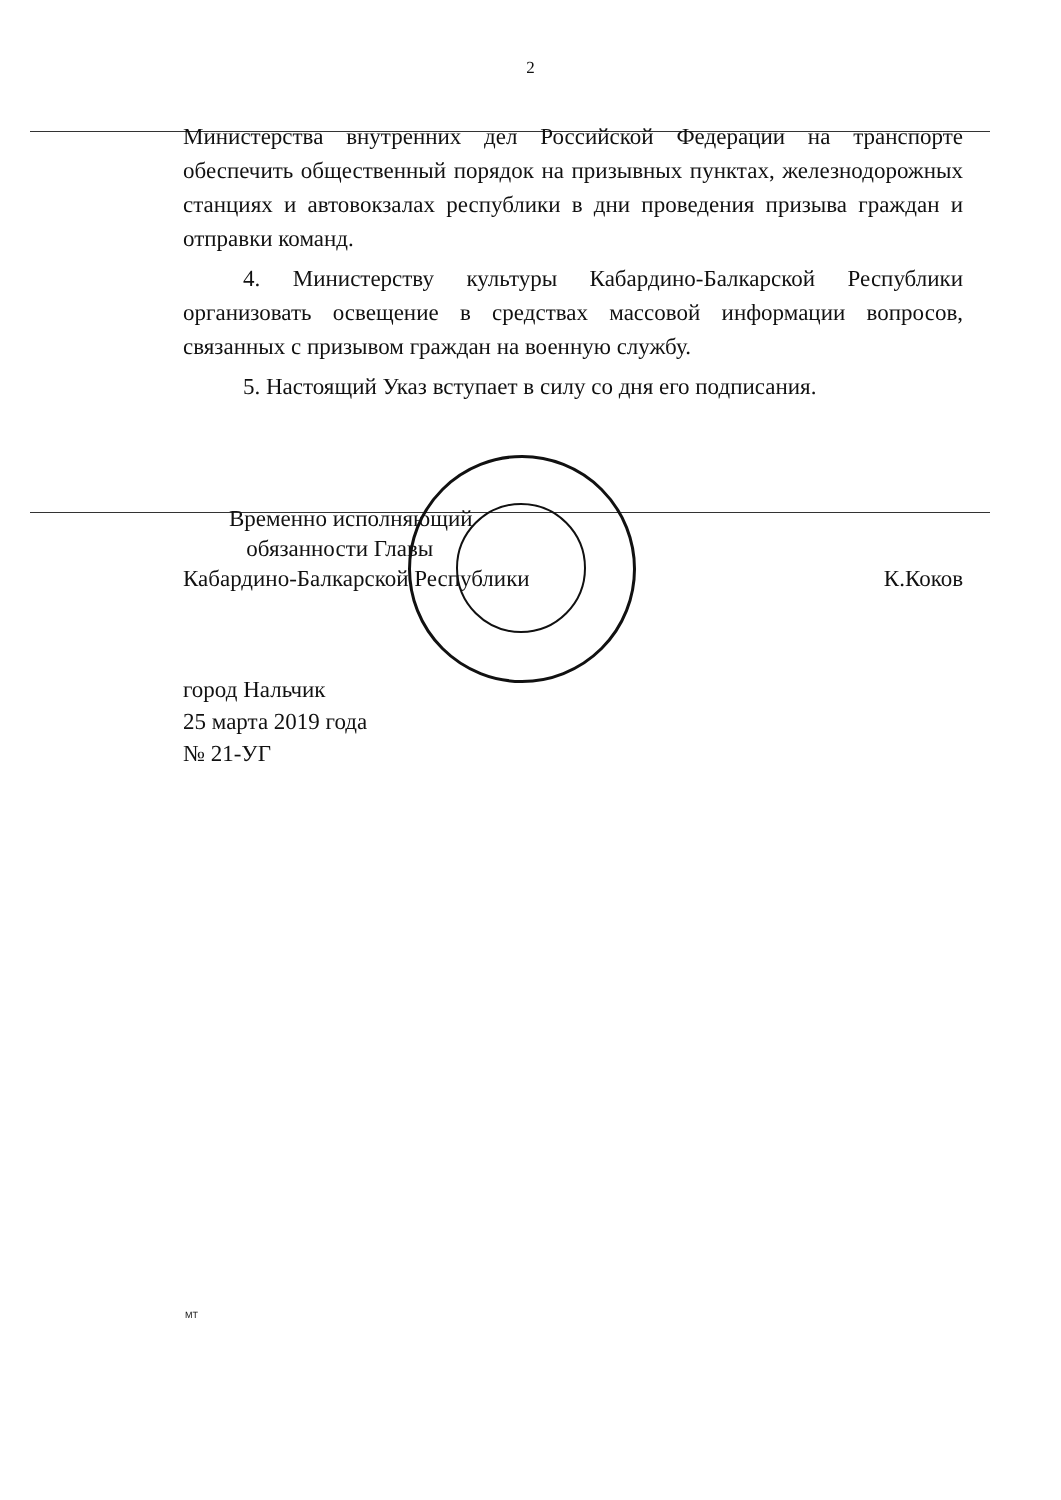2
Министерства внутренних дел Российской Федерации на транспорте обеспечить общественный порядок на призывных пунктах, железнодорожных станциях и автовокзалах республики в дни проведения призыва граждан и отправки команд.
4. Министерству культуры Кабардино-Балкарской Республики организовать освещение в средствах массовой информации вопросов, связанных с призывом граждан на военную службу.
5. Настоящий Указ вступает в силу со дня его подписания.
Временно исполняющий
обязанности Главы
Кабардино-Балкарской Республики
К.Коков
город Нальчик
25 марта 2019 года
№ 21-УГ
МТ